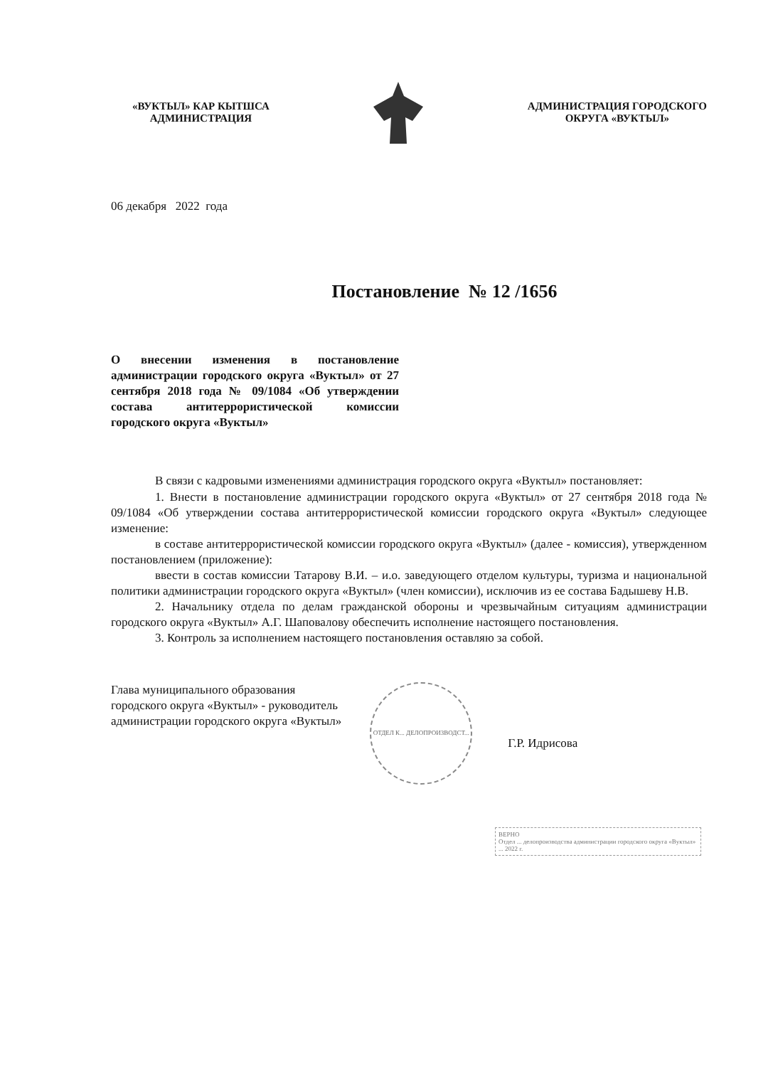«ВУКТЫЛ» КАР КЫТШСА
АДМИНИСТРАЦИЯ
АДМИНИСТРАЦИЯ ГОРОДСКОГО
ОКРУГА «ВУКТЫЛ»
06 декабря 2022 года
Постановление № 12 /1656
О внесении изменения в постановление администрации городского округа «Вуктыл» от 27 сентября 2018 года № 09/1084 «Об утверждении состава антитеррористической комиссии городского округа «Вуктыл»
В связи с кадровыми изменениями администрация городского округа «Вуктыл» постановляет:
1. Внести в постановление администрации городского округа «Вуктыл» от 27 сентября 2018 года № 09/1084 «Об утверждении состава антитеррористической комиссии городского округа «Вуктыл» следующее изменение:
в составе антитеррористической комиссии городского округа «Вуктыл» (далее - комиссия), утвержденном постановлением (приложение):
ввести в состав комиссии Татарову В.И. – и.о. заведующего отделом культуры, туризма и национальной политики администрации городского округа «Вуктыл» (член комиссии), исключив из ее состава Бадышеву Н.В.
2. Начальнику отдела по делам гражданской обороны и чрезвычайным ситуациям администрации городского округа «Вуктыл» А.Г. Шаповалову обеспечить исполнение настоящего постановления.
3. Контроль за исполнением настоящего постановления оставляю за собой.
Глава муниципального образования
городского округа «Вуктыл» - руководитель
администрации городского округа «Вуктыл»
ОТДЕЛ К... ДЕЛОПРОИЗВОДСТ...
Г.Р. Идрисова
ВЕРНО
Отдел ... делопроизводства администрации городского округа «Вуктыл»
... 2022 г.